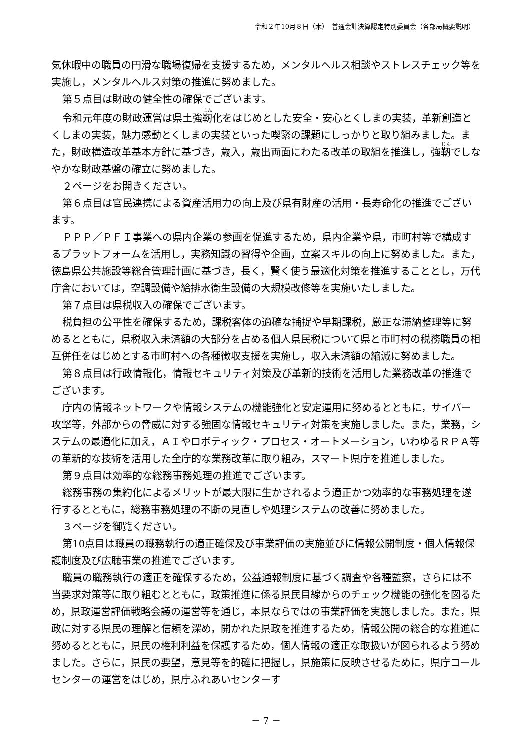令和２年10月８日（木）　普通会計決算認定特別委員会（各部局概要説明）
気休暇中の職員の円滑な職場復帰を支援するため，メンタルヘルス相談やストレスチェック等を実施し，メンタルヘルス対策の推進に努めました。
第５点目は財政の健全性の確保でございます。
令和元年度の財政運営は県土強靭化をはじめとした安全・安心とくしまの実装，革新創造とくしまの実装，魅力感動とくしまの実装といった喫緊の課題にしっかりと取り組みました。また，財政構造改革基本方針に基づき，歳入，歳出両面にわたる改革の取組を推進し，強靭でしなやかな財政基盤の確立に努めました。
２ページをお開きください。
第６点目は官民連携による資産活用力の向上及び県有財産の活用・長寿命化の推進でございます。
ＰＰＰ／ＰＦＩ事業への県内企業の参画を促進するため，県内企業や県，市町村等で構成するプラットフォームを活用し，実務知識の習得や企画，立案スキルの向上に努めました。また，徳島県公共施設等総合管理計画に基づき，長く，賢く使う最適化対策を推進することとし，万代庁舎においては，空調設備や給排水衛生設備の大規模改修等を実施いたしました。
第７点目は県税収入の確保でございます。
税負担の公平性を確保するため，課税客体の適確な捕捉や早期課税，厳正な滞納整理等に努めるとともに，県税収入未済額の大部分を占める個人県民税について県と市町村の税務職員の相互併任をはじめとする市町村への各種徴収支援を実施し，収入未済額の縮減に努めました。
第８点目は行政情報化，情報セキュリティ対策及び革新的技術を活用した業務改革の推進でございます。
庁内の情報ネットワークや情報システムの機能強化と安定運用に努めるとともに，サイバー攻撃等，外部からの脅威に対する強固な情報セキュリティ対策を実施しました。また，業務，システムの最適化に加え，ＡＩやロボティック・プロセス・オートメーション，いわゆるＲＰＡ等の革新的な技術を活用した全庁的な業務改革に取り組み，スマート県庁を推進しました。
第９点目は効率的な総務事務処理の推進でございます。
総務事務の集約化によるメリットが最大限に生かされるよう適正かつ効率的な事務処理を遂行するとともに，総務事務処理の不断の見直しや処理システムの改善に努めました。
３ページを御覧ください。
第10点目は職員の職務執行の適正確保及び事業評価の実施並びに情報公開制度・個人情報保護制度及び広聴事業の推進でございます。
職員の職務執行の適正を確保するため，公益通報制度に基づく調査や各種監察，さらには不当要求対策等に取り組むとともに，政策推進に係る県民目線からのチェック機能の強化を図るため，県政運営評価戦略会議の運営等を通じ，本県ならではの事業評価を実施しました。また，県政に対する県民の理解と信頼を深め，開かれた県政を推進するため，情報公開の総合的な推進に努めるとともに，県民の権利利益を保護するため，個人情報の適正な取扱いが図られるよう努めました。さらに，県民の要望，意見等を的確に把握し，県施策に反映させるために，県庁コールセンターの運営をはじめ，県庁ふれあいセンターす
－ 7 －